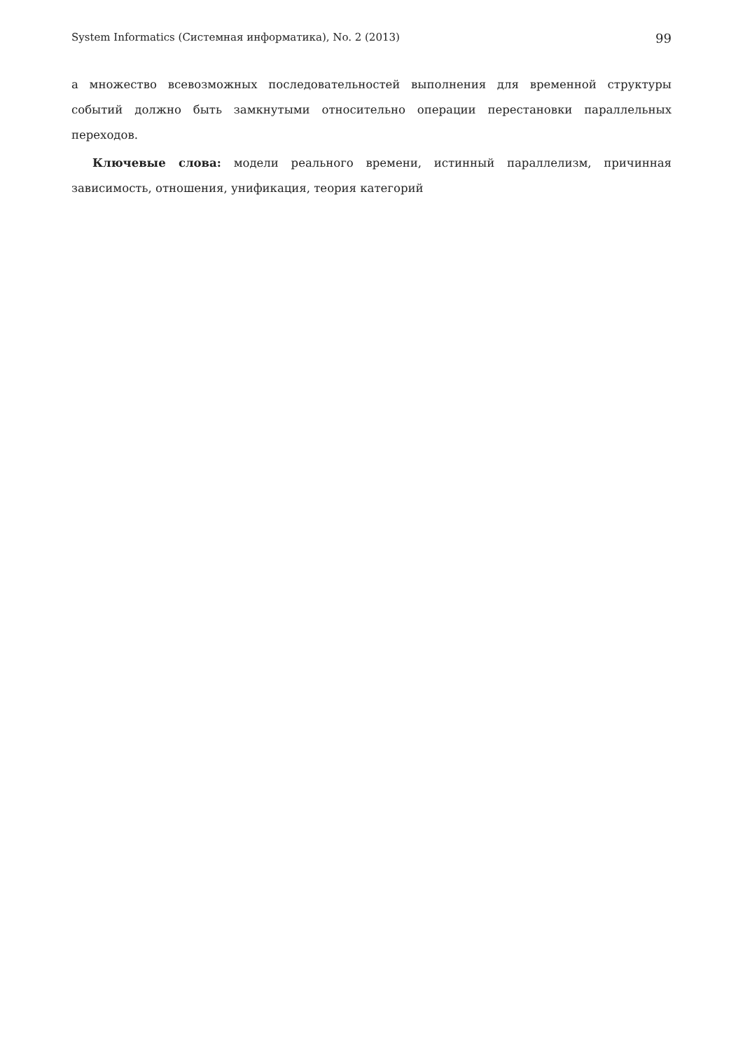System Informatics (Системная информатика), No. 2 (2013) 99
а множество всевозможных последовательностей выполнения для временной структуры событий должно быть замкнутыми относительно операции перестановки параллельных переходов.
Ключевые слова: модели реального времени, истинный параллелизм, причинная зависимость, отношения, унификация, теория категорий